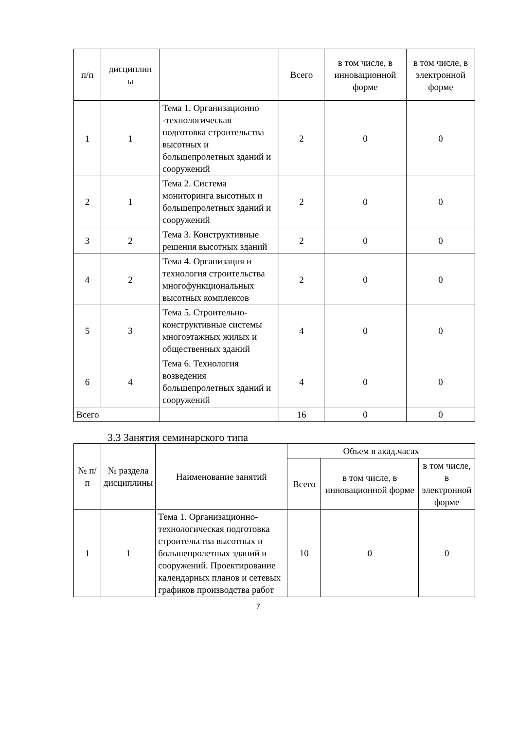| п/п | дисциплин ы | | Всего | в том числе, в инновационной форме | в том числе, в электронной форме |
| --- | --- | --- | --- | --- | --- |
| 1 | 1 | Тема 1. Организационно -технологическая подготовка строительства высотных и большепролетных зданий и сооружений | 2 | 0 | 0 |
| 2 | 1 | Тема 2. Система мониторинга высотных и большепролетных зданий и сооружений | 2 | 0 | 0 |
| 3 | 2 | Тема 3. Конструктивные решения высотных зданий | 2 | 0 | 0 |
| 4 | 2 | Тема 4. Организация и технология строительства многофункциональных высотных комплексов | 2 | 0 | 0 |
| 5 | 3 | Тема 5. Строительно-конструктивные системы многоэтажных жилых и общественных зданий | 4 | 0 | 0 |
| 6 | 4 | Тема 6. Технология возведения большепролетных зданий и сооружений | 4 | 0 | 0 |
| Всего | | | 16 | 0 | 0 |
3.3 Занятия семинарского типа
| № п/п | № раздела дисциплины | Наименование занятий | Объем в акад.часах | | |
| --- | --- | --- | --- | --- | --- |
| | | | Всего | в том числе, в инновационной форме | в том числе, в электронной форме |
| 1 | 1 | Тема 1. Организационно-технологическая подготовка строительства высотных и большепролетных зданий и сооружений. Проектирование календарных планов и сетевых графиков производства работ | 10 | 0 | 0 |
7